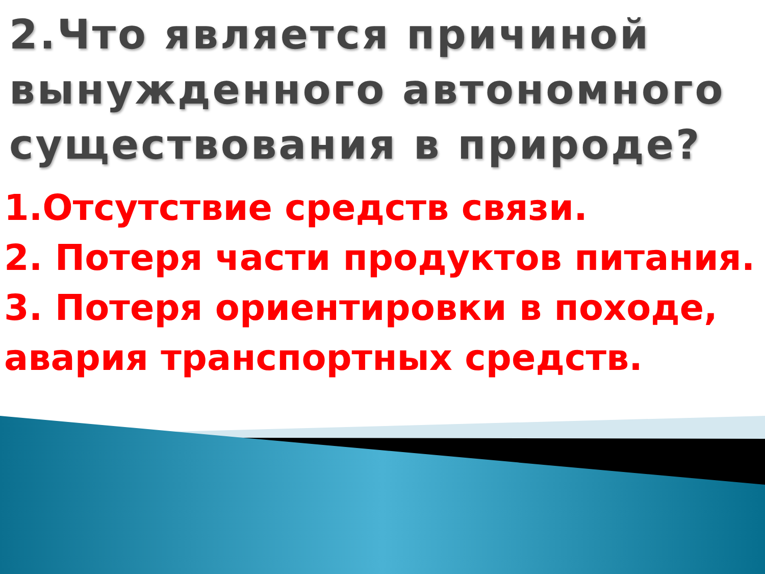2.Что является причиной вынужденного автономного существования в природе?
1.Отсутствие средств связи.
2. Потеря части продуктов питания.
3. Потеря ориентировки в походе, авария транспортных средств.